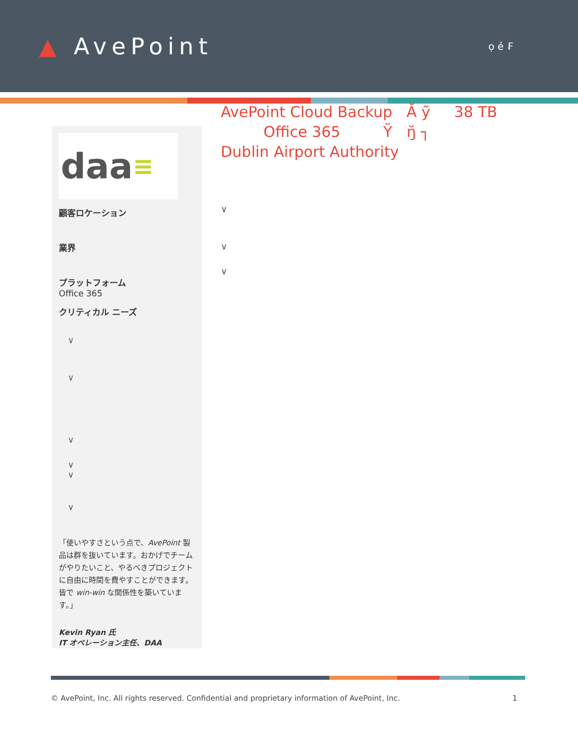▲ AvePoint
ọ ẻ ₣
daa ≡
顧客ロケーション
業界
プラットフォーム
Office 365
クリティカル ニーズ
∨
∨
∨
∨
∨
∨
「使いやすさという点で、AvePoint 製品は群を抜いています。おかげでチームがやりたいこと、やるべきプロジェクトに自由に時間を費やすことができます。皆で win-win な関係性を築いています。」
Kevin Ryan 氏
IT オペレーション主任、DAA
AvePoint Cloud Backup Ă ỹ 38 TB
Office 365 Ỹ ŋ̆ ┐
Dublin Airport Authority
∨
∨
∨
© AvePoint, Inc. All rights reserved. Confidential and proprietary information of AvePoint, Inc. 1